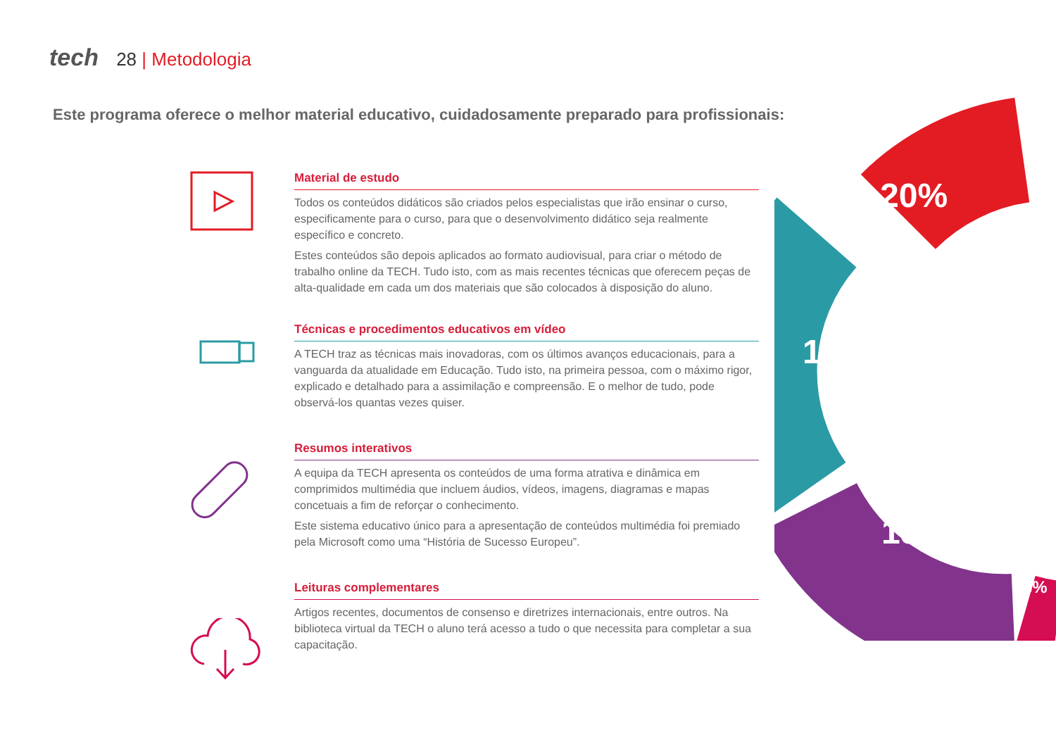tech 28 | Metodologia
Este programa oferece o melhor material educativo, cuidadosamente preparado para profissionais:
20%
15%
15%
3%
Material de estudo
Todos os conteúdos didáticos são criados pelos especialistas que irão ensinar o curso, especificamente para o curso, para que o desenvolvimento didático seja realmente específico e concreto.
Estes conteúdos são depois aplicados ao formato audiovisual, para criar o método de trabalho online da TECH. Tudo isto, com as mais recentes técnicas que oferecem peças de alta-qualidade em cada um dos materiais que são colocados à disposição do aluno.
Técnicas e procedimentos educativos em vídeo
A TECH traz as técnicas mais inovadoras, com os últimos avanços educacionais, para a vanguarda da atualidade em Educação. Tudo isto, na primeira pessoa, com o máximo rigor, explicado e detalhado para a assimilação e compreensão. E o melhor de tudo, pode observá-los quantas vezes quiser.
Resumos interativos
A equipa da TECH apresenta os conteúdos de uma forma atrativa e dinâmica em comprimidos multimédia que incluem áudios, vídeos, imagens, diagramas e mapas concetuais a fim de reforçar o conhecimento.
Este sistema educativo único para a apresentação de conteúdos multimédia foi premiado pela Microsoft como uma “História de Sucesso Europeu”.
Leituras complementares
Artigos recentes, documentos de consenso e diretrizes internacionais, entre outros. Na biblioteca virtual da TECH o aluno terá acesso a tudo o que necessita para completar a sua capacitação.